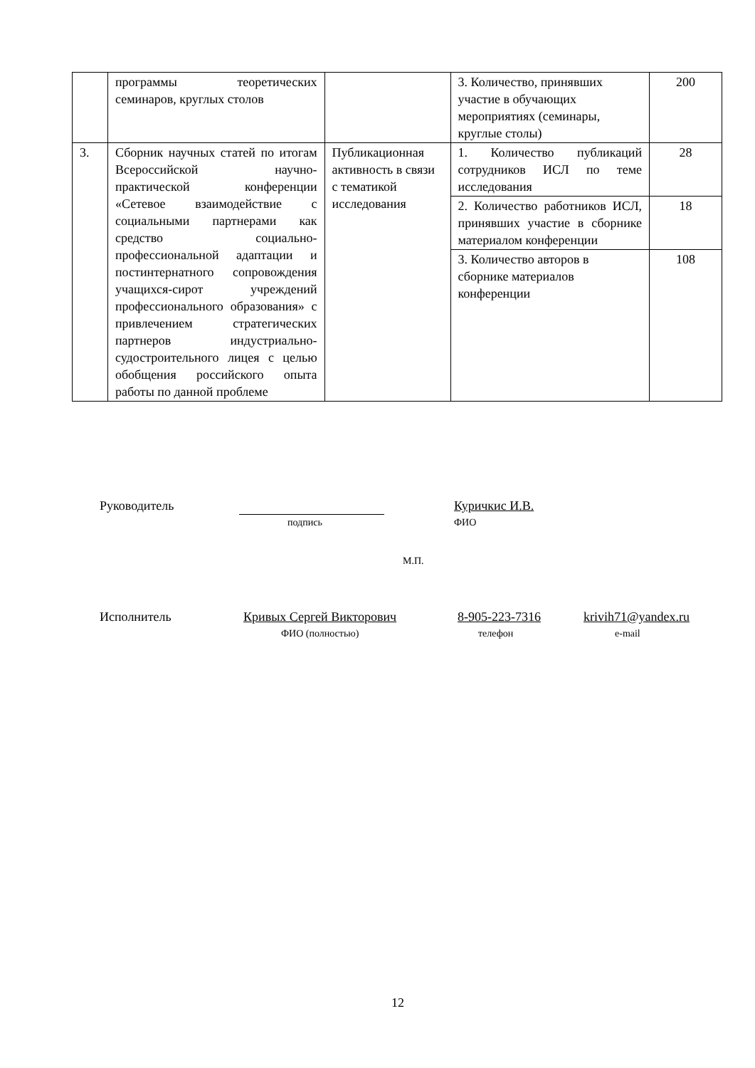| | программы теоретических семинаров, круглых столов | | 3. Количество, принявших участие в обучающих мероприятиях (семинары, круглые столы) | 200 |
| 3. | Сборник научных статей по итогам Всероссийской научно-практической конференции «Сетевое взаимодействие с социальными партнерами как средство социально-профессиональной адаптации и постинтернатного сопровождения учащихся-сирот учреждений профессионального образования» с привлечением стратегических партнеров индустриально-судостроительного лицея с целью обобщения российского опыта работы по данной проблеме | Публикационная активность в связи с тематикой исследования | 1. Количество публикаций сотрудников ИСЛ по теме исследования | 28 |
| | | | 2. Количество работников ИСЛ, принявших участие в сборнике материалом конференции | 18 |
| | | | 3. Количество авторов в сборнике материалов конференции | 108 |
Руководитель
подпись
Куричкис И.В.
ФИО
М.П.
Исполнитель Кривых Сергей Викторович
ФИО (полностью)
8-905-223-7316
телефон
krivih71@yandex.ru
e-mail
12